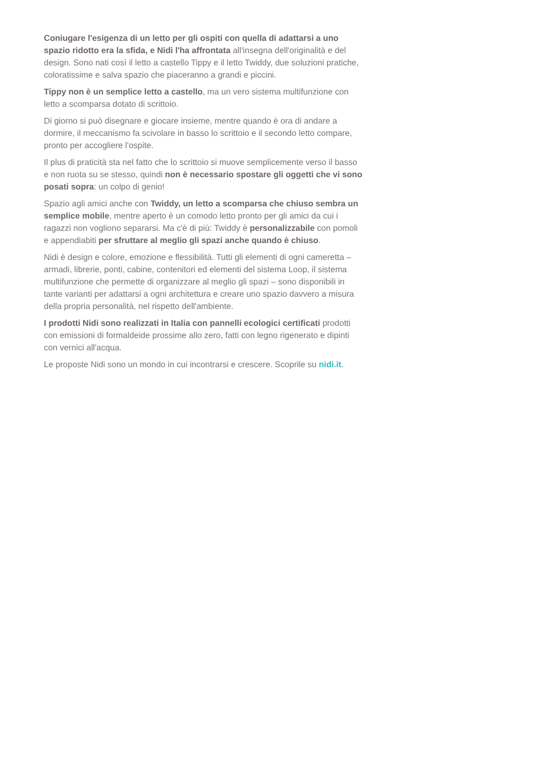Coniugare l'esigenza di un letto per gli ospiti con quella di adattarsi a uno spazio ridotto era la sfida, e Nidi l'ha affrontata all'insegna dell'originalità e del design. Sono nati così il letto a castello Tippy e il letto Twiddy, due soluzioni pratiche, coloratissime e salva spazio che piaceranno a grandi e piccini.
Tippy non è un semplice letto a castello, ma un vero sistema multifunzione con letto a scomparsa dotato di scrittoio.
Di giorno si può disegnare e giocare insieme, mentre quando è ora di andare a dormire, il meccanismo fa scivolare in basso lo scrittoio e il secondo letto compare, pronto per accogliere l'ospite.
Il plus di praticità sta nel fatto che lo scrittoio si muove semplicemente verso il basso e non ruota su se stesso, quindi non è necessario spostare gli oggetti che vi sono posati sopra: un colpo di genio!
Spazio agli amici anche con Twiddy, un letto a scomparsa che chiuso sembra un semplice mobile, mentre aperto è un comodo letto pronto per gli amici da cui i ragazzi non vogliono separarsi. Ma c'è di più: Twiddy è personalizzabile con pomoli e appendiabiti per sfruttare al meglio gli spazi anche quando è chiuso.
Nidi è design e colore, emozione e flessibilità. Tutti gli elementi di ogni cameretta – armadi, librerie, ponti, cabine, contenitori ed elementi del sistema Loop, il sistema multifunzione che permette di organizzare al meglio gli spazi – sono disponibili in tante varianti per adattarsi a ogni architettura e creare uno spazio davvero a misura della propria personalità, nel rispetto dell'ambiente.
I prodotti Nidi sono realizzati in Italia con pannelli ecologici certificati prodotti con emissioni di formaldeide prossime allo zero, fatti con legno rigenerato e dipinti con vernici all'acqua.
Le proposte Nidi sono un mondo in cui incontrarsi e crescere. Scoprile su nidi.it.